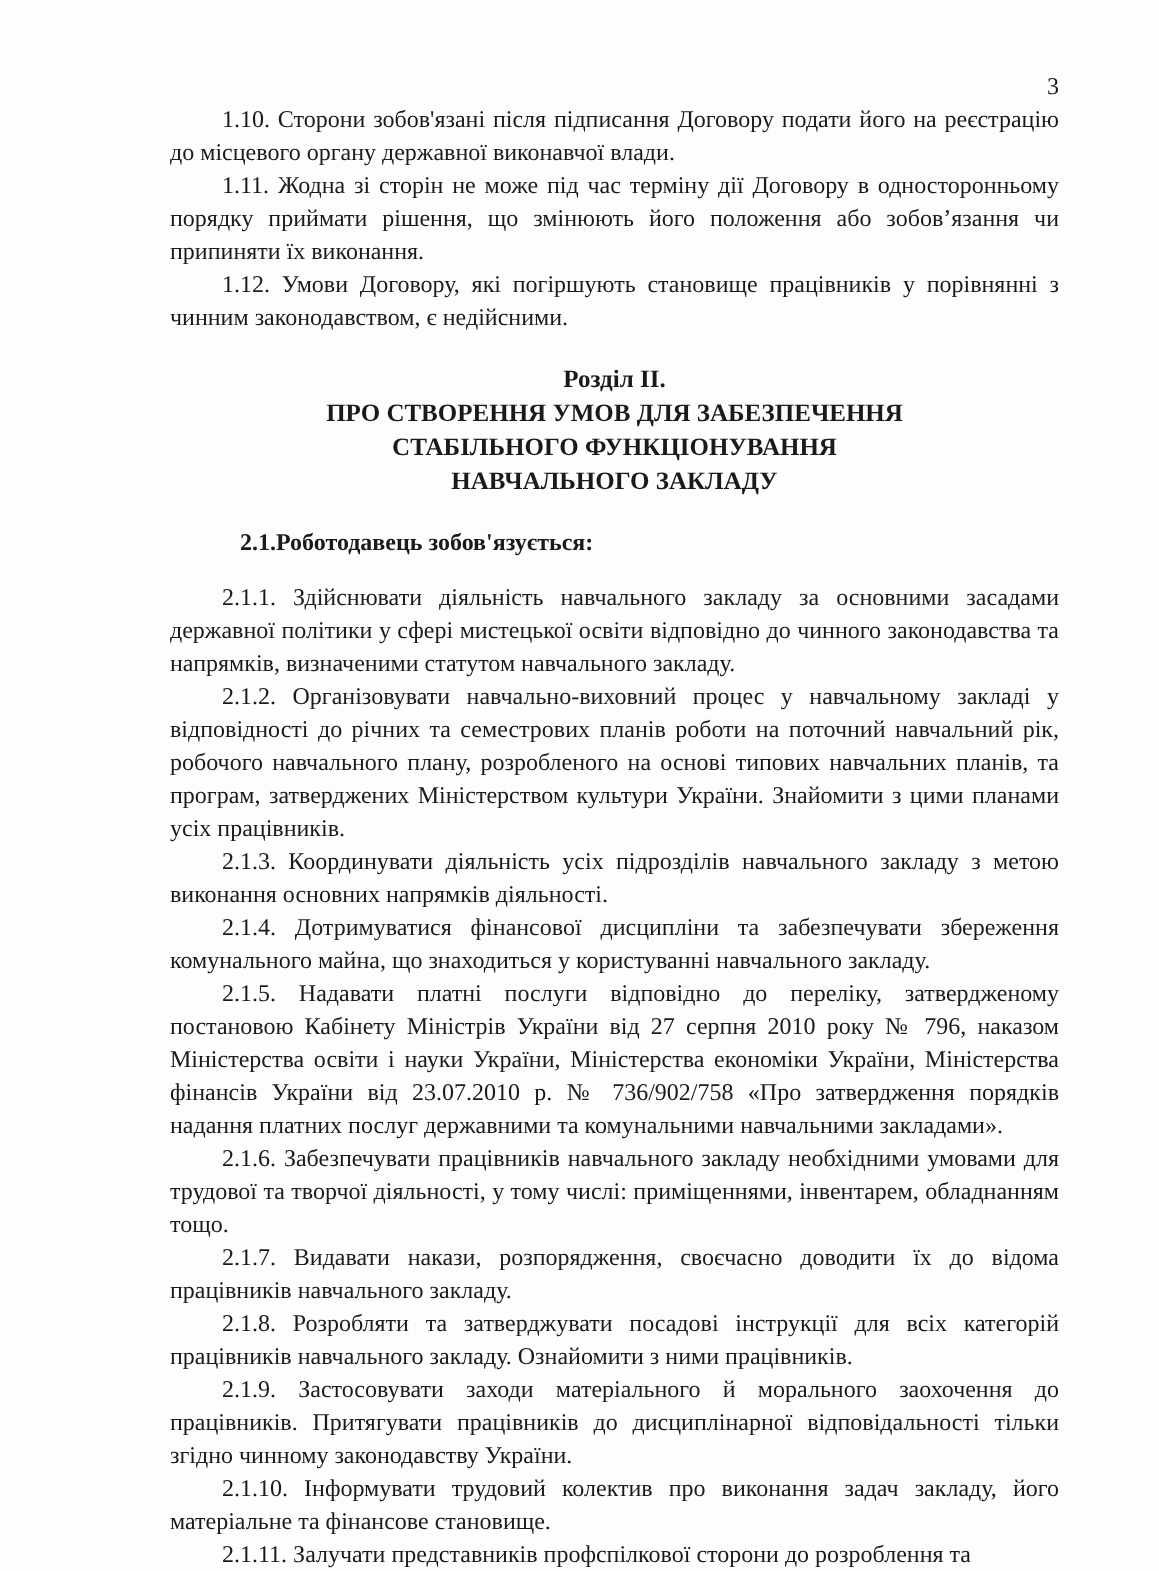3
1.10. Сторони зобов'язані після підписання Договору подати його на реєстрацію до місцевого органу державної виконавчої влади.
1.11. Жодна зі сторін не може під час терміну дії Договору в односторонньому порядку приймати рішення, що змінюють його положення або зобов’язання чи припиняти їх виконання.
1.12. Умови Договору, які погіршують становище працівників у порівнянні з чинним законодавством, є недійсними.
Розділ ІІ.
ПРО СТВОРЕННЯ УМОВ ДЛЯ ЗАБЕЗПЕЧЕННЯ
СТАБІЛЬНОГО ФУНКЦІОНУВАННЯ
НАВЧАЛЬНОГО ЗАКЛАДУ
2.1.Роботодавець зобов'язується:
2.1.1. Здійснювати діяльність навчального закладу за основними засадами державної політики у сфері мистецької освіти відповідно до чинного законодавства та напрямків, визначеними статутом навчального закладу.
2.1.2. Організовувати навчально-виховний процес у навчальному закладі у відповідності до річних та семестрових планів роботи на поточний навчальний рік, робочого навчального плану, розробленого на основі типових навчальних планів, та програм, затверджених Міністерством культури України. Знайомити з цими планами усіх працівників.
2.1.3. Координувати діяльність усіх підрозділів навчального закладу з метою виконання основних напрямків діяльності.
2.1.4. Дотримуватися фінансової дисципліни та забезпечувати збереження комунального майна, що знаходиться у користуванні навчального закладу.
2.1.5. Надавати платні послуги відповідно до переліку, затвердженому постановою Кабінету Міністрів України від 27 серпня 2010 року № 796, наказом Міністерства освіти і науки України, Міністерства економіки України, Міністерства фінансів України від 23.07.2010 р. № 736/902/758 «Про затвердження порядків надання платних послуг державними та комунальними навчальними закладами».
2.1.6. Забезпечувати працівників навчального закладу необхідними умовами для трудової та творчої діяльності, у тому числі: приміщеннями, інвентарем, обладнанням тощо.
2.1.7. Видавати накази, розпорядження, своєчасно доводити їх до відома працівників навчального закладу.
2.1.8. Розробляти та затверджувати посадові інструкції для всіх категорій працівників навчального закладу. Ознайомити з ними працівників.
2.1.9. Застосовувати заходи матеріального й морального заохочення до працівників. Притягувати працівників до дисциплінарної відповідальності тільки згідно чинному законодавству України.
2.1.10. Інформувати трудовий колектив про виконання задач закладу, його матеріальне та фінансове становище.
2.1.11. Залучати представників профспілкової сторони до розроблення та